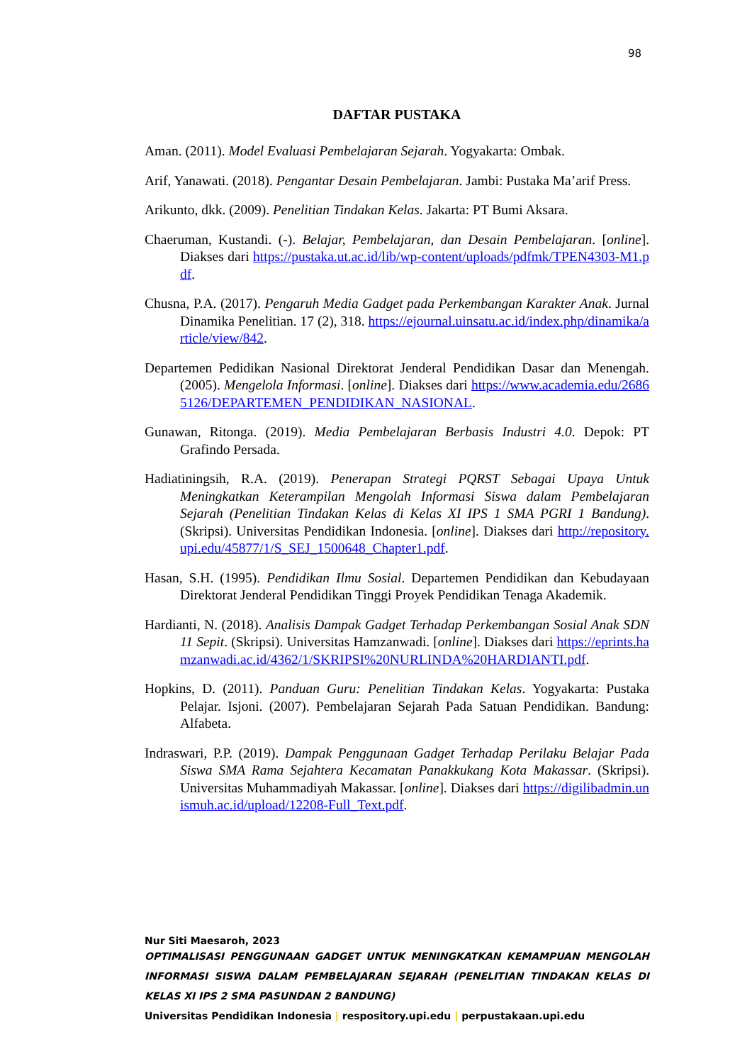98
DAFTAR PUSTAKA
Aman. (2011). Model Evaluasi Pembelajaran Sejarah. Yogyakarta: Ombak.
Arif, Yanawati. (2018). Pengantar Desain Pembelajaran. Jambi: Pustaka Ma’arif Press.
Arikunto, dkk. (2009). Penelitian Tindakan Kelas. Jakarta: PT Bumi Aksara.
Chaeruman, Kustandi. (-). Belajar, Pembelajaran, dan Desain Pembelajaran. [online]. Diakses dari https://pustaka.ut.ac.id/lib/wp-content/uploads/pdfmk/TPEN4303-M1.pdf.
Chusna, P.A. (2017). Pengaruh Media Gadget pada Perkembangan Karakter Anak. Jurnal Dinamika Penelitian. 17 (2), 318. https://ejournal.uinsatu.ac.id/index.php/dinamika/article/view/842.
Departemen Pedidikan Nasional Direktorat Jenderal Pendidikan Dasar dan Menengah. (2005). Mengelola Informasi. [online]. Diakses dari https://www.academia.edu/26865126/DEPARTEMEN_PENDIDIKAN_NASIONAL.
Gunawan, Ritonga. (2019). Media Pembelajaran Berbasis Industri 4.0. Depok: PT Grafindo Persada.
Hadiatiningsih, R.A. (2019). Penerapan Strategi PQRST Sebagai Upaya Untuk Meningkatkan Keterampilan Mengolah Informasi Siswa dalam Pembelajaran Sejarah (Penelitian Tindakan Kelas di Kelas XI IPS 1 SMA PGRI 1 Bandung). (Skripsi). Universitas Pendidikan Indonesia. [online]. Diakses dari http://repository.upi.edu/45877/1/S_SEJ_1500648_Chapter1.pdf.
Hasan, S.H. (1995). Pendidikan Ilmu Sosial. Departemen Pendidikan dan Kebudayaan Direktorat Jenderal Pendidikan Tinggi Proyek Pendidikan Tenaga Akademik.
Hardianti, N. (2018). Analisis Dampak Gadget Terhadap Perkembangan Sosial Anak SDN 11 Sepit. (Skripsi). Universitas Hamzanwadi. [online]. Diakses dari https://eprints.hamzanwadi.ac.id/4362/1/SKRIPSI%20NURLINDA%20HARDIANTI.pdf.
Hopkins, D. (2011). Panduan Guru: Penelitian Tindakan Kelas. Yogyakarta: Pustaka Pelajar. Isjoni. (2007). Pembelajaran Sejarah Pada Satuan Pendidikan. Bandung: Alfabeta.
Indraswari, P.P. (2019). Dampak Penggunaan Gadget Terhadap Perilaku Belajar Pada Siswa SMA Rama Sejahtera Kecamatan Panakkukang Kota Makassar. (Skripsi). Universitas Muhammadiyah Makassar. [online]. Diakses dari https://digilibadmin.unismuh.ac.id/upload/12208-Full_Text.pdf.
Nur Siti Maesaroh, 2023
OPTIMALISASI PENGGUNAAN GADGET UNTUK MENINGKATKAN KEMAMPUAN MENGOLAH INFORMASI SISWA DALAM PEMBELAJARAN SEJARAH (PENELITIAN TINDAKAN KELAS DI KELAS XI IPS 2 SMA PASUNDAN 2 BANDUNG)
Universitas Pendidikan Indonesia | respository.upi.edu | perpustakaan.upi.edu